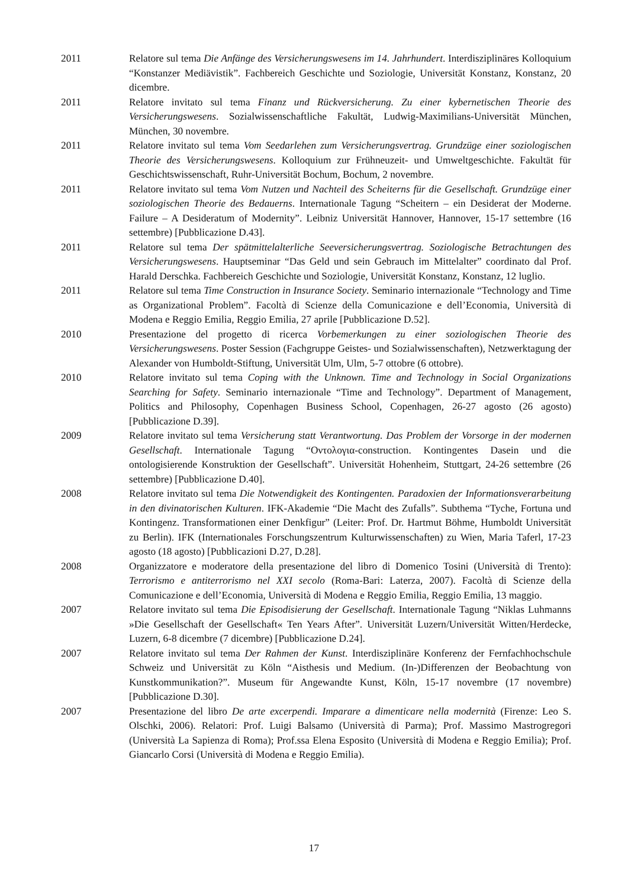2011 Relatore sul tema Die Anfänge des Versicherungswesens im 14. Jahrhundert. Interdisziplinäres Kolloquium “Konstanzer Mediävistik”. Fachbereich Geschichte und Soziologie, Universität Konstanz, Konstanz, 20 dicembre.
2011 Relatore invitato sul tema Finanz und Rückversicherung. Zu einer kybernetischen Theorie des Versicherungswesens. Sozialwissenschaftliche Fakultät, Ludwig-Maximilians-Universität München, München, 30 novembre.
2011 Relatore invitato sul tema Vom Seedarlehen zum Versicherungsvertrag. Grundzüge einer soziologischen Theorie des Versicherungswesens. Kolloquium zur Frühneuzeit- und Umweltgeschichte. Fakultät für Geschichtswissenschaft, Ruhr-Universität Bochum, Bochum, 2 novembre.
2011 Relatore invitato sul tema Vom Nutzen und Nachteil des Scheiterns für die Gesellschaft. Grundzüge einer soziologischen Theorie des Bedauerns. Internationale Tagung “Scheitern – ein Desiderat der Moderne. Failure – A Desideratum of Modernity”. Leibniz Universität Hannover, Hannover, 15-17 settembre (16 settembre) [Pubblicazione D.43].
2011 Relatore sul tema Der spätmittelalterliche Seeversicherungsvertrag. Soziologische Betrachtungen des Versicherungswesens. Hauptseminar “Das Geld und sein Gebrauch im Mittelalter” coordinato dal Prof. Harald Derschka. Fachbereich Geschichte und Soziologie, Universität Konstanz, Konstanz, 12 luglio.
2011 Relatore sul tema Time Construction in Insurance Society. Seminario internazionale “Technology and Time as Organizational Problem”. Facoltà di Scienze della Comunicazione e dell’Economia, Università di Modena e Reggio Emilia, Reggio Emilia, 27 aprile [Pubblicazione D.52].
2010 Presentazione del progetto di ricerca Vorbemerkungen zu einer soziologischen Theorie des Versicherungswesens. Poster Session (Fachgruppe Geistes- und Sozialwissenschaften), Netzwerktagung der Alexander von Humboldt-Stiftung, Universität Ulm, Ulm, 5-7 ottobre (6 ottobre).
2010 Relatore invitato sul tema Coping with the Unknown. Time and Technology in Social Organizations Searching for Safety. Seminario internazionale “Time and Technology”. Department of Management, Politics and Philosophy, Copenhagen Business School, Copenhagen, 26-27 agosto (26 agosto) [Pubblicazione D.39].
2009 Relatore invitato sul tema Versicherung statt Verantwortung. Das Problem der Vorsorge in der modernen Gesellschaft. Internationale Tagung “Οντολογια-construction. Kontingentes Dasein und die ontologisierende Konstruktion der Gesellschaft”. Universität Hohenheim, Stuttgart, 24-26 settembre (26 settembre) [Pubblicazione D.40].
2008 Relatore invitato sul tema Die Notwendigkeit des Kontingenten. Paradoxien der Informationsverarbeitung in den divinatorischen Kulturen. IFK-Akademie “Die Macht des Zufalls”. Subthema “Tyche, Fortuna und Kontingenz. Transformationen einer Denkfigur” (Leiter: Prof. Dr. Hartmut Böhme, Humboldt Universität zu Berlin). IFK (Internationales Forschungszentrum Kulturwissenschaften) zu Wien, Maria Taferl, 17-23 agosto (18 agosto) [Pubblicazioni D.27, D.28].
2008 Organizzatore e moderatore della presentazione del libro di Domenico Tosini (Università di Trento): Terrorismo e antiterrorismo nel XXI secolo (Roma-Bari: Laterza, 2007). Facoltà di Scienze della Comunicazione e dell’Economia, Università di Modena e Reggio Emilia, Reggio Emilia, 13 maggio.
2007 Relatore invitato sul tema Die Episodisierung der Gesellschaft. Internationale Tagung “Niklas Luhmanns »Die Gesellschaft der Gesellschaft« Ten Years After”. Universität Luzern/Universität Witten/Herdecke, Luzern, 6-8 dicembre (7 dicembre) [Pubblicazione D.24].
2007 Relatore invitato sul tema Der Rahmen der Kunst. Interdisziplinäre Konferenz der Fernfachhochschule Schweiz und Universität zu Köln “Aisthesis und Medium. (In-)Differenzen der Beobachtung von Kunstkommunikation?”. Museum für Angewandte Kunst, Köln, 15-17 novembre (17 novembre) [Pubblicazione D.30].
2007 Presentazione del libro De arte excerpendi. Imparare a dimenticare nella modernità (Firenze: Leo S. Olschki, 2006). Relatori: Prof. Luigi Balsamo (Università di Parma); Prof. Massimo Mastrogregori (Università La Sapienza di Roma); Prof.ssa Elena Esposito (Università di Modena e Reggio Emilia); Prof. Giancarlo Corsi (Università di Modena e Reggio Emilia).
17